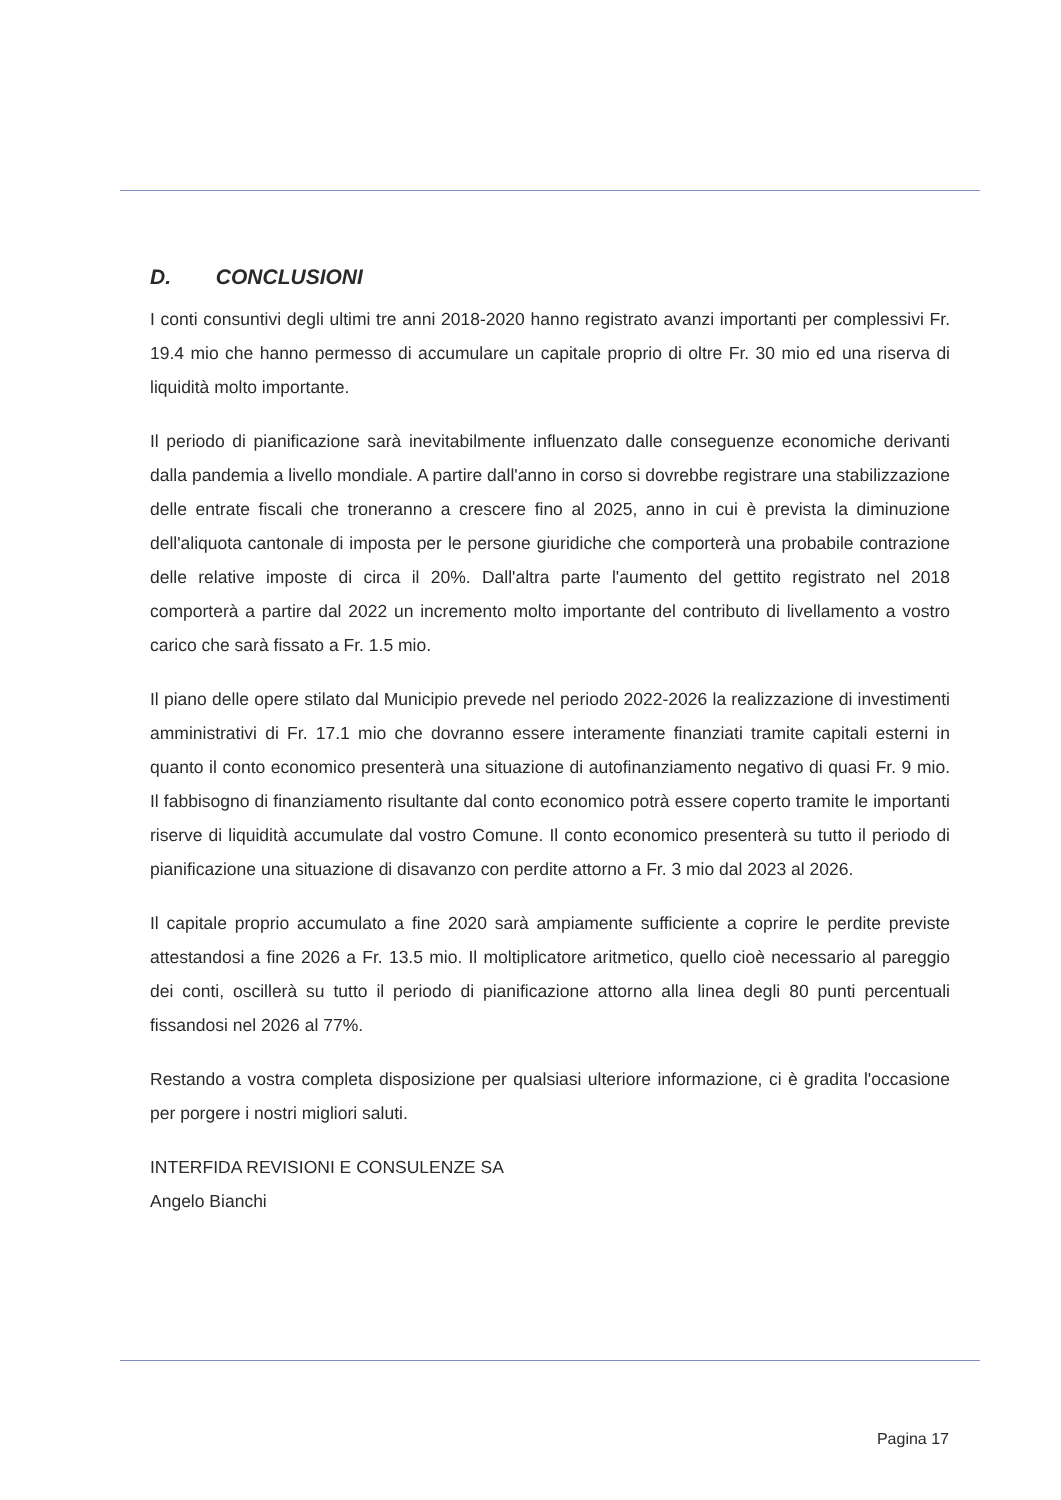D. CONCLUSIONI
I conti consuntivi degli ultimi tre anni 2018-2020 hanno registrato avanzi importanti per complessivi Fr. 19.4 mio che hanno permesso di accumulare un capitale proprio di oltre Fr. 30 mio ed una riserva di liquidità molto importante.
Il periodo di pianificazione sarà inevitabilmente influenzato dalle conseguenze economiche derivanti dalla pandemia a livello mondiale. A partire dall'anno in corso si dovrebbe registrare una stabilizzazione delle entrate fiscali che troneranno a crescere fino al 2025, anno in cui è prevista la diminuzione dell'aliquota cantonale di imposta per le persone giuridiche che comporterà una probabile contrazione delle relative imposte di circa il 20%. Dall'altra parte l'aumento del gettito registrato nel 2018 comporterà a partire dal 2022 un incremento molto importante del contributo di livellamento a vostro carico che sarà fissato a Fr. 1.5 mio.
Il piano delle opere stilato dal Municipio prevede nel periodo 2022-2026 la realizzazione di investimenti amministrativi di Fr. 17.1 mio che dovranno essere interamente finanziati tramite capitali esterni in quanto il conto economico presenterà una situazione di autofinanziamento negativo di quasi Fr. 9 mio. Il fabbisogno di finanziamento risultante dal conto economico potrà essere coperto tramite le importanti riserve di liquidità accumulate dal vostro Comune. Il conto economico presenterà su tutto il periodo di pianificazione una situazione di disavanzo con perdite attorno a Fr. 3 mio dal 2023 al 2026.
Il capitale proprio accumulato a fine 2020 sarà ampiamente sufficiente a coprire le perdite previste attestandosi a fine 2026 a Fr. 13.5 mio. Il moltiplicatore aritmetico, quello cioè necessario al pareggio dei conti, oscillerà su tutto il periodo di pianificazione attorno alla linea degli 80 punti percentuali fissandosi nel 2026 al 77%.
Restando a vostra completa disposizione per qualsiasi ulteriore informazione, ci è gradita l'occasione per porgere i nostri migliori saluti.
INTERFIDA REVISIONI E CONSULENZE SA
Angelo Bianchi
Pagina 17